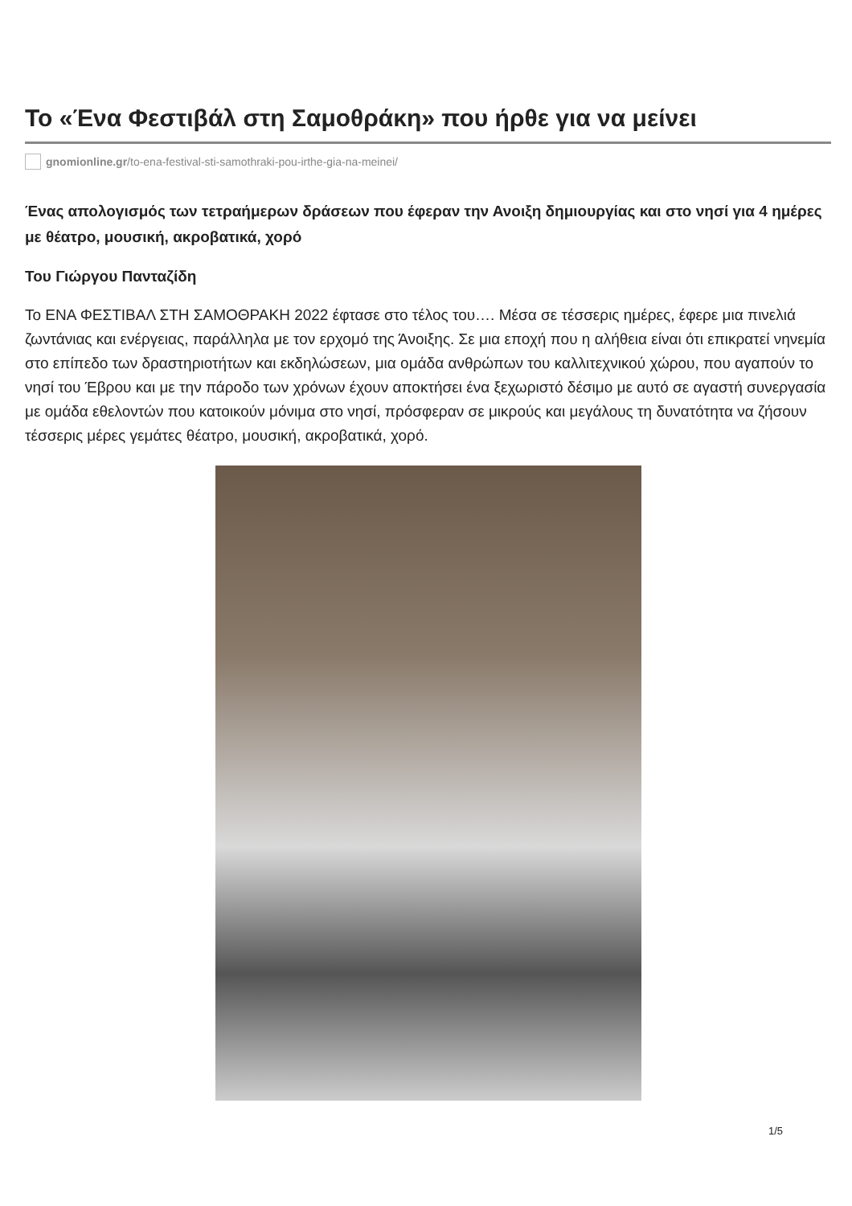Το «Ένα Φεστιβάλ στη Σαμοθράκη» που ήρθε για να μείνει
gnomionline.gr/to-ena-festival-sti-samothraki-pou-irthe-gia-na-meinei/
Ένας απολογισμός των τετραήμερων δράσεων που έφεραν την Ανοιξη δημιουργίας και στο νησί για 4 ημέρες με θέατρο, μουσική, ακροβατικά, χορό
Του Γιώργου Πανταζίδη
Το ΕΝΑ ΦΕΣΤΙΒΑΛ ΣΤΗ ΣΑΜΟΘΡΑΚΗ 2022 έφτασε στο τέλος του…. Μέσα σε τέσσερις ημέρες, έφερε μια πινελιά ζωντάνιας και ενέργειας, παράλληλα με τον ερχομό της Άνοιξης. Σε μια εποχή που η αλήθεια είναι ότι επικρατεί νηνεμία στο επίπεδο των δραστηριοτήτων και εκδηλώσεων, μια ομάδα ανθρώπων του καλλιτεχνικού χώρου, που αγαπούν το νησί του Έβρου και με την πάροδο των χρόνων έχουν αποκτήσει ένα ξεχωριστό δέσιμο με αυτό σε αγαστή συνεργασία με ομάδα εθελοντών που κατοικούν μόνιμα στο νησί, πρόσφεραν σε μικρούς και μεγάλους τη δυνατότητα να ζήσουν τέσσερις μέρες γεμάτες θέατρο, μουσική, ακροβατικά, χορό.
1/5